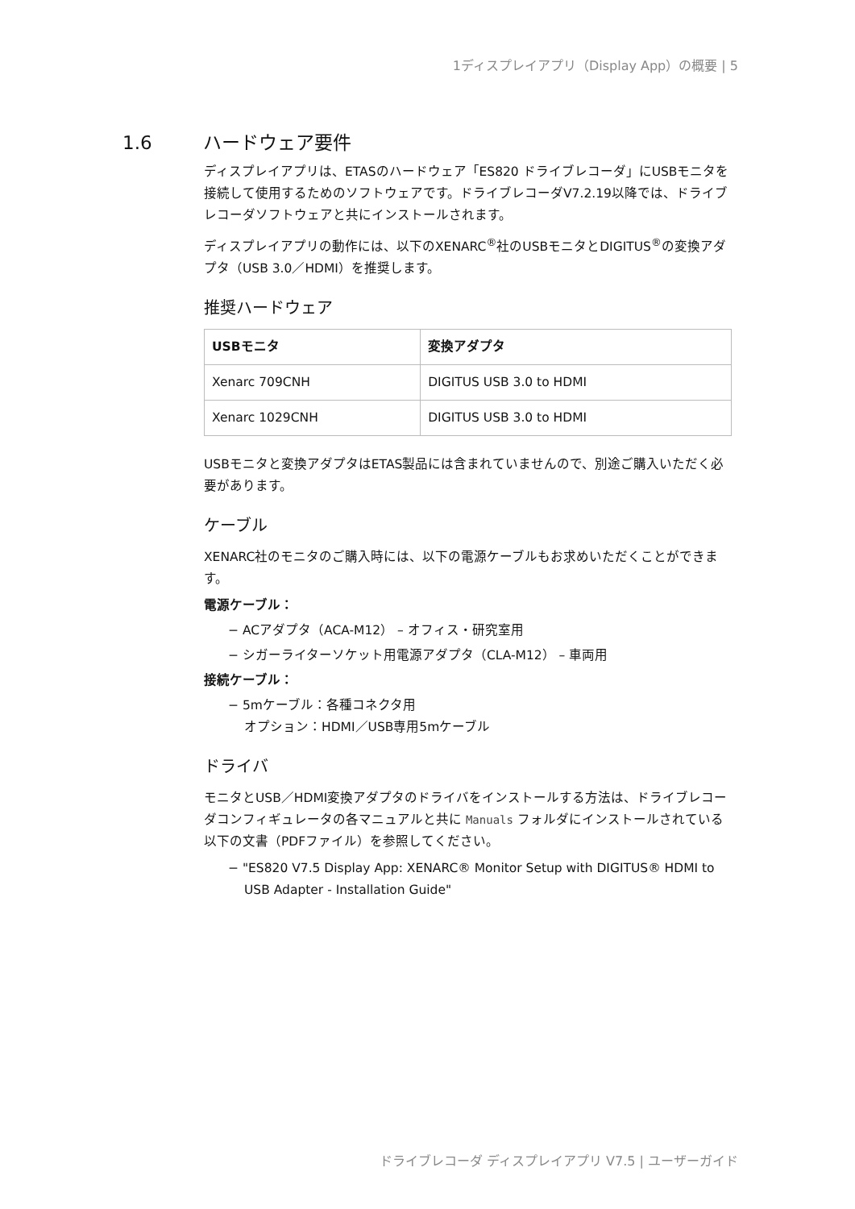1ディスプレイアプリ（Display App）の概要 | 5
1.6 ハードウェア要件
ディスプレイアプリは、ETASのハードウェア「ES820 ドライブレコーダ」にUSBモニタを接続して使用するためのソフトウェアです。ドライブレコーダV7.2.19以降では、ドライブレコーダソフトウェアと共にインストールされます。
ディスプレイアプリの動作には、以下のXENARC<sup>®</sup>社のUSBモニタとDIGITUS<sup>®</sup>の変換アダプタ（USB 3.0／HDMI）を推奨します。
推奨ハードウェア
| USBモニタ | 変換アダプタ |
| --- | --- |
| Xenarc 709CNH | DIGITUS USB 3.0 to HDMI |
| Xenarc 1029CNH | DIGITUS USB 3.0 to HDMI |
USBモニタと変換アダプタはETAS製品には含まれていませんので、別途ご購入いただく必要があります。
ケーブル
XENARC社のモニタのご購入時には、以下の電源ケーブルもお求めいただくことができます。
電源ケーブル：
− ACアダプタ（ACA-M12） – オフィス・研究室用
− シガーライターソケット用電源アダプタ（CLA-M12） – 車両用
接続ケーブル：
− 5mケーブル：各種コネクタ用
オプション：HDMI／USB専用5mケーブル
ドライバ
モニタとUSB／HDMI変換アダプタのドライバをインストールする方法は、ドライブレコーダコンフィギュレータの各マニュアルと共に Manuals フォルダにインストールされている以下の文書（PDFファイル）を参照してください。
− "ES820 V7.5 Display App: XENARC® Monitor Setup with DIGITUS® HDMI to USB Adapter - Installation Guide"
ドライブレコーダ ディスプレイアプリ V7.5 | ユーザーガイド